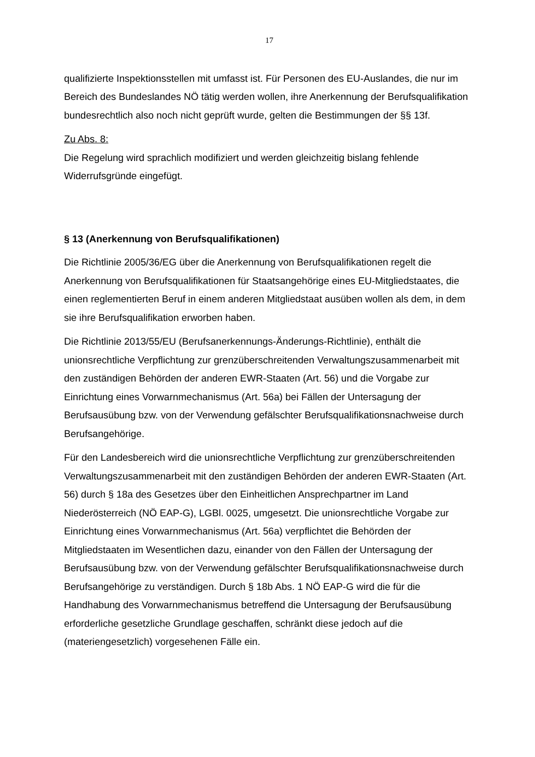17
qualifizierte Inspektionsstellen mit umfasst ist. Für Personen des EU-Auslandes, die nur im Bereich des Bundeslandes NÖ tätig werden wollen, ihre Anerkennung der Berufsqualifikation bundesrechtlich also noch nicht geprüft wurde, gelten die Bestimmungen der §§ 13f.
Zu Abs. 8:
Die Regelung wird sprachlich modifiziert und werden gleichzeitig bislang fehlende Widerrufsgründe eingefügt.
§ 13 (Anerkennung von Berufsqualifikationen)
Die Richtlinie 2005/36/EG über die Anerkennung von Berufsqualifikationen regelt die Anerkennung von Berufsqualifikationen für Staatsangehörige eines EU-Mitgliedstaates, die einen reglementierten Beruf in einem anderen Mitgliedstaat ausüben wollen als dem, in dem sie ihre Berufsqualifikation erworben haben.
Die Richtlinie 2013/55/EU (Berufsanerkennungs-Änderungs-Richtlinie), enthält die unionsrechtliche Verpflichtung zur grenzüberschreitenden Verwaltungszusammenarbeit mit den zuständigen Behörden der anderen EWR-Staaten (Art. 56) und die Vorgabe zur Einrichtung eines Vorwarnmechanismus (Art. 56a) bei Fällen der Untersagung der Berufsausübung bzw. von der Verwendung gefälschter Berufsqualifikationsnachweise durch Berufsangehörige.
Für den Landesbereich wird die unionsrechtliche Verpflichtung zur grenzüberschreitenden Verwaltungszusammenarbeit mit den zuständigen Behörden der anderen EWR-Staaten (Art. 56) durch § 18a des Gesetzes über den Einheitlichen Ansprechpartner im Land Niederösterreich (NÖ EAP-G), LGBl. 0025, umgesetzt. Die unionsrechtliche Vorgabe zur Einrichtung eines Vorwarnmechanismus (Art. 56a) verpflichtet die Behörden der Mitgliedstaaten im Wesentlichen dazu, einander von den Fällen der Untersagung der Berufsausübung bzw. von der Verwendung gefälschter Berufsqualifikationsnachweise durch Berufsangehörige zu verständigen. Durch § 18b Abs. 1 NÖ EAP-G wird die für die Handhabung des Vorwarnmechanismus betreffend die Untersagung der Berufsausübung erforderliche gesetzliche Grundlage geschaffen, schränkt diese jedoch auf die (materiengesetzlich) vorgesehenen Fälle ein.